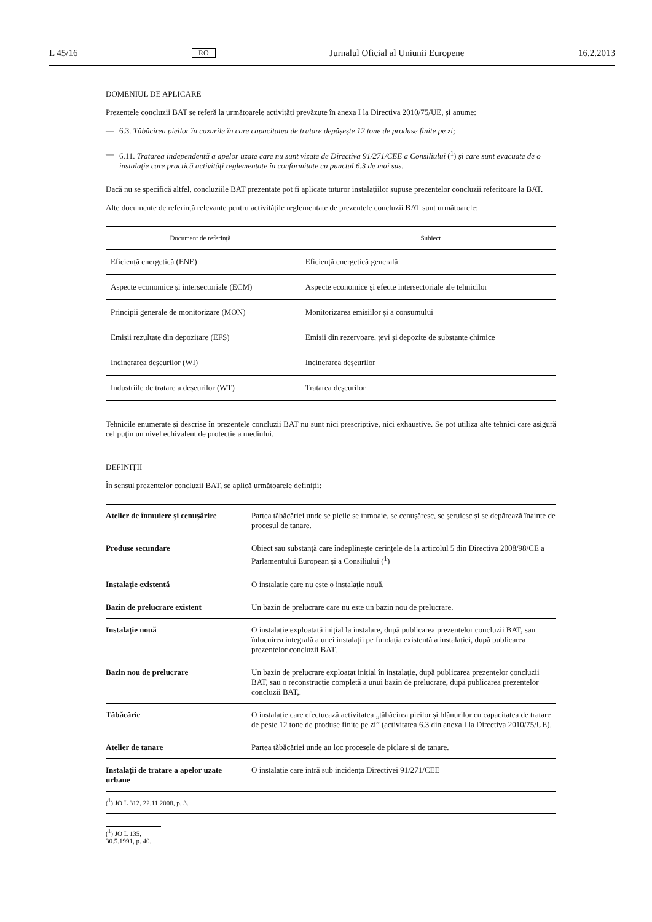L 45/16 RO Jurnalul Oficial al Uniunii Europene 16.2.2013
DOMENIUL DE APLICARE
Prezentele concluzii BAT se referă la următoarele activități prevăzute în anexa I la Directiva 2010/75/UE, și anume:
— 6.3. Tăbăcirea pieilor în cazurile în care capacitatea de tratare depășește 12 tone de produse finite pe zi;
— 6.11. Tratarea independentă a apelor uzate care nu sunt vizate de Directiva 91/271/CEE a Consiliului (<sup>1</sup>) și care sunt evacuate de o instalație care practică activități reglementate în conformitate cu punctul 6.3 de mai sus.
Dacă nu se specifică altfel, concluziile BAT prezentate pot fi aplicate tuturor instalațiilor supuse prezentelor concluzii referitoare la BAT.
Alte documente de referință relevante pentru activitățile reglementate de prezentele concluzii BAT sunt următoarele:
| Document de referință | Subiect |
| --- | --- |
| Eficiență energetică (ENE) | Eficiență energetică generală |
| Aspecte economice și intersectoriale (ECM) | Aspecte economice și efecte intersectoriale ale tehnicilor |
| Principii generale de monitorizare (MON) | Monitorizarea emisiilor și a consumului |
| Emisii rezultate din depozitare (EFS) | Emisii din rezervoare, țevi și depozite de substanțe chimice |
| Incinerarea deșeurilor (WI) | Incinerarea deșeurilor |
| Industriile de tratare a deșeurilor (WT) | Tratarea deșeurilor |
Tehnicile enumerate și descrise în prezentele concluzii BAT nu sunt nici prescriptive, nici exhaustive. Se pot utiliza alte tehnici care asigură cel puțin un nivel echivalent de protecție a mediului.
DEFINIȚII
În sensul prezentelor concluzii BAT, se aplică următoarele definiții:
| Atelier de înmuiere și cenușărire | Partea tăbăcăriei unde se pieile se înmoaie, se cenușăresc, se șeruiesc și se depărează înainte de procesul de tanare. |
| Produse secundare | Obiect sau substanță care îndeplinește cerințele de la articolul 5 din Directiva 2008/98/CE a Parlamentului European și a Consiliului (<sup>1</sup>) |
| Instalație existentă | O instalație care nu este o instalație nouă. |
| Bazin de prelucrare existent | Un bazin de prelucrare care nu este un bazin nou de prelucrare. |
| Instalație nouă | O instalație exploatată inițial la instalare, după publicarea prezentelor concluzii BAT, sau înlocuirea integrală a unei instalații pe fundația existentă a instalației, după publicarea prezentelor concluzii BAT. |
| Bazin nou de prelucrare | Un bazin de prelucrare exploatat inițial în instalație, după publicarea prezentelor concluzii BAT, sau o reconstrucție completă a unui bazin de prelucrare, după publicarea prezentelor concluzii BAT,. |
| Tăbăcărie | O instalație care efectuează activitatea „tăbăcirea pieilor și blănurilor cu capacitatea de tratare de peste 12 tone de produse finite pe zi” (activitatea 6.3 din anexa I la Directiva 2010/75/UE). |
| Atelier de tanare | Partea tăbăcăriei unde au loc procesele de piclare și de tanare. |
| Instalații de tratare a apelor uzate urbane | O instalație care intră sub incidența Directivei 91/271/CEE |
(<sup>1</sup>) JO L 312, 22.11.2008, p. 3.
(<sup>1</sup>) JO L 135, 30.5.1991, p. 40.